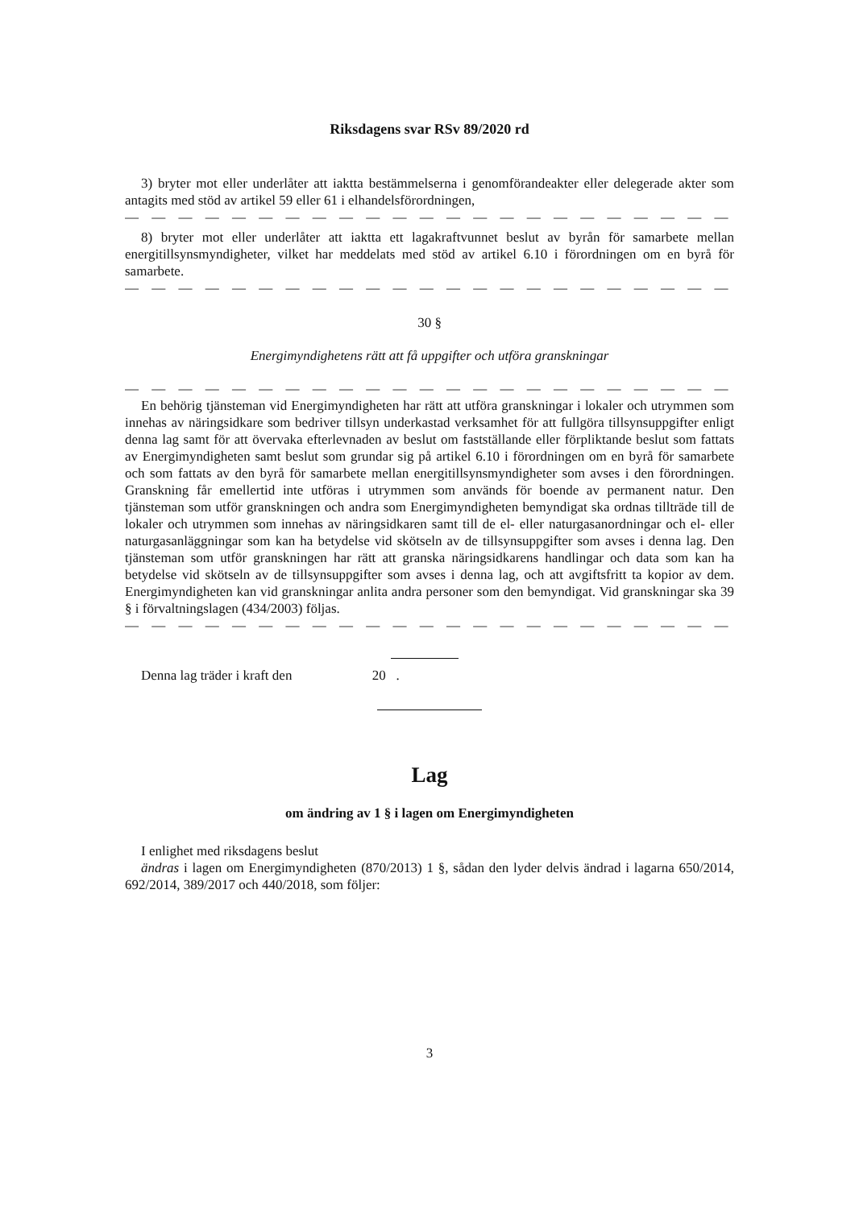Riksdagens svar RSv 89/2020 rd
3) bryter mot eller underlåter att iaktta bestämmelserna i genomförandeakter eller delegerade akter som antagits med stöd av artikel 59 eller 61 i elhandelsförordningen,
— — — — — — — — — — — — — — — — — — — — — — — — — — — — —
8) bryter mot eller underlåter att iaktta ett lagakraftvunnet beslut av byrån för samarbete mellan energitillsynsmyndigheter, vilket har meddelats med stöd av artikel 6.10 i förordningen om en byrå för samarbete.
— — — — — — — — — — — — — — — — — — — — — — — — — — — — —
30 §
Energimyndighetens rätt att få uppgifter och utföra granskningar
— — — — — — — — — — — — — — — — — — — — — — — — — — — — —
En behörig tjänsteman vid Energimyndigheten har rätt att utföra granskningar i lokaler och utrymmen som innehas av näringsidkare som bedriver tillsyn underkastad verksamhet för att fullgöra tillsynsuppgifter enligt denna lag samt för att övervaka efterlevnaden av beslut om fastställande eller förpliktande beslut som fattats av Energimyndigheten samt beslut som grundar sig på artikel 6.10 i förordningen om en byrå för samarbete och som fattats av den byrå för samarbete mellan energitillsynsmyndigheter som avses i den förordningen. Granskning får emellertid inte utföras i utrymmen som används för boende av permanent natur. Den tjänsteman som utför granskningen och andra som Energimyndigheten bemyndigat ska ordnas tillträde till de lokaler och utrymmen som innehas av näringsidkaren samt till de el- eller naturgasanordningar och el- eller naturgasanläggningar som kan ha betydelse vid skötseln av de tillsynsuppgifter som avses i denna lag. Den tjänsteman som utför granskningen har rätt att granska näringsidkarens handlingar och data som kan ha betydelse vid skötseln av de tillsynsuppgifter som avses i denna lag, och att avgiftsfritt ta kopior av dem. Energimyndigheten kan vid granskningar anlita andra personer som den bemyndigat. Vid granskningar ska 39 § i förvaltningslagen (434/2003) följas.
— — — — — — — — — — — — — — — — — — — — — — — — — — — — —
Denna lag träder i kraft den 20 .
Lag
om ändring av 1 § i lagen om Energimyndigheten
I enlighet med riksdagens beslut
ändras i lagen om Energimyndigheten (870/2013) 1 §, sådan den lyder delvis ändrad i lagarna 650/2014, 692/2014, 389/2017 och 440/2018, som följer:
3